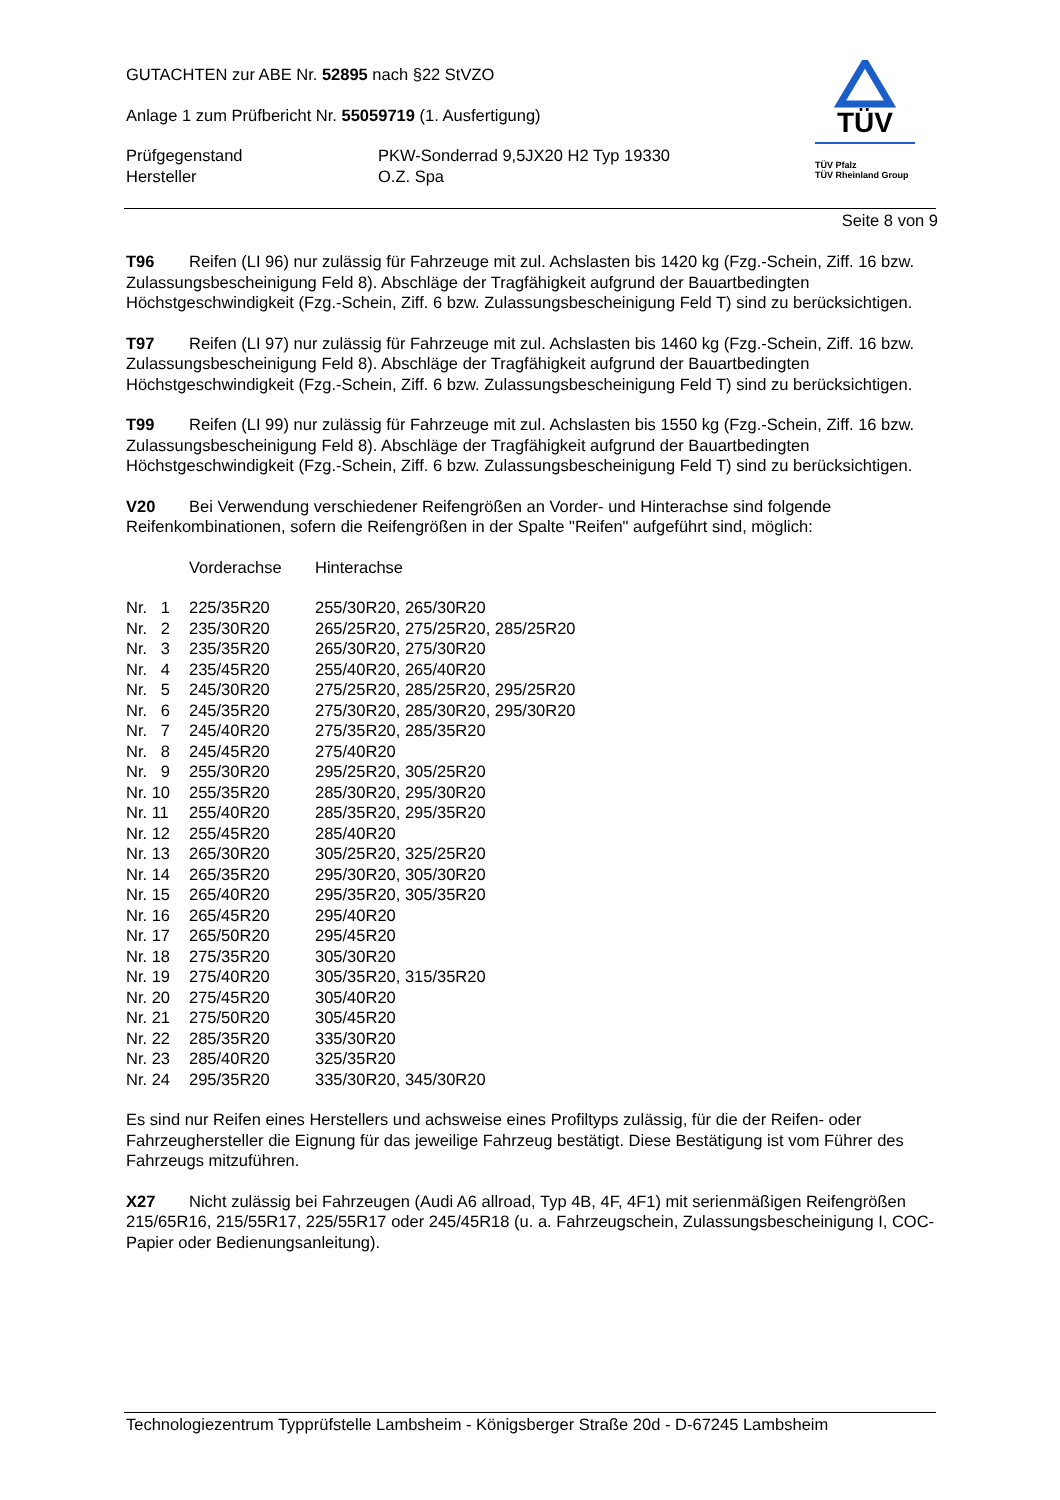TÜV
TÜV Pfalz
TÜV Rheinland Group
GUTACHTEN zur ABE Nr. 52895 nach §22 StVZO
Anlage 1 zum Prüfbericht Nr. 55059719 (1. Ausfertigung)
Prüfgegenstand
Hersteller
PKW-Sonderrad 9,5JX20 H2 Typ 19330
O.Z. Spa
Seite 8 von 9
T96 Reifen (LI 96) nur zulässig für Fahrzeuge mit zul. Achslasten bis 1420 kg (Fzg.-Schein, Ziff. 16 bzw. Zulassungsbescheinigung Feld 8). Abschläge der Tragfähigkeit aufgrund der Bauartbedingten Höchstgeschwindigkeit (Fzg.-Schein, Ziff. 6 bzw. Zulassungsbescheinigung Feld T) sind zu berücksichtigen.
T97 Reifen (LI 97) nur zulässig für Fahrzeuge mit zul. Achslasten bis 1460 kg (Fzg.-Schein, Ziff. 16 bzw. Zulassungsbescheinigung Feld 8). Abschläge der Tragfähigkeit aufgrund der Bauartbedingten Höchstgeschwindigkeit (Fzg.-Schein, Ziff. 6 bzw. Zulassungsbescheinigung Feld T) sind zu berücksichtigen.
T99 Reifen (LI 99) nur zulässig für Fahrzeuge mit zul. Achslasten bis 1550 kg (Fzg.-Schein, Ziff. 16 bzw. Zulassungsbescheinigung Feld 8). Abschläge der Tragfähigkeit aufgrund der Bauartbedingten Höchstgeschwindigkeit (Fzg.-Schein, Ziff. 6 bzw. Zulassungsbescheinigung Feld T) sind zu berücksichtigen.
V20 Bei Verwendung verschiedener Reifengrößen an Vorder- und Hinterachse sind folgende Reifenkombinationen, sofern die Reifengrößen in der Spalte "Reifen" aufgeführt sind, möglich:
| | Vorderachse | Hinterachse |
| Nr. 1 | 225/35R20 | 255/30R20, 265/30R20 |
| Nr. 2 | 235/30R20 | 265/25R20, 275/25R20, 285/25R20 |
| Nr. 3 | 235/35R20 | 265/30R20, 275/30R20 |
| Nr. 4 | 235/45R20 | 255/40R20, 265/40R20 |
| Nr. 5 | 245/30R20 | 275/25R20, 285/25R20, 295/25R20 |
| Nr. 6 | 245/35R20 | 275/30R20, 285/30R20, 295/30R20 |
| Nr. 7 | 245/40R20 | 275/35R20, 285/35R20 |
| Nr. 8 | 245/45R20 | 275/40R20 |
| Nr. 9 | 255/30R20 | 295/25R20, 305/25R20 |
| Nr. 10 | 255/35R20 | 285/30R20, 295/30R20 |
| Nr. 11 | 255/40R20 | 285/35R20, 295/35R20 |
| Nr. 12 | 255/45R20 | 285/40R20 |
| Nr. 13 | 265/30R20 | 305/25R20, 325/25R20 |
| Nr. 14 | 265/35R20 | 295/30R20, 305/30R20 |
| Nr. 15 | 265/40R20 | 295/35R20, 305/35R20 |
| Nr. 16 | 265/45R20 | 295/40R20 |
| Nr. 17 | 265/50R20 | 295/45R20 |
| Nr. 18 | 275/35R20 | 305/30R20 |
| Nr. 19 | 275/40R20 | 305/35R20, 315/35R20 |
| Nr. 20 | 275/45R20 | 305/40R20 |
| Nr. 21 | 275/50R20 | 305/45R20 |
| Nr. 22 | 285/35R20 | 335/30R20 |
| Nr. 23 | 285/40R20 | 325/35R20 |
| Nr. 24 | 295/35R20 | 335/30R20, 345/30R20 |
Es sind nur Reifen eines Herstellers und achsweise eines Profiltyps zulässig, für die der Reifen- oder Fahrzeughersteller die Eignung für das jeweilige Fahrzeug bestätigt. Diese Bestätigung ist vom Führer des Fahrzeugs mitzuführen.
X27 Nicht zulässig bei Fahrzeugen (Audi A6 allroad, Typ 4B, 4F, 4F1) mit serienmäßigen Reifengrößen 215/65R16, 215/55R17, 225/55R17 oder 245/45R18 (u. a. Fahrzeugschein, Zulassungsbescheinigung I, COC-Papier oder Bedienungsanleitung).
Technologiezentrum Typprüfstelle Lambsheim - Königsberger Straße 20d - D-67245 Lambsheim